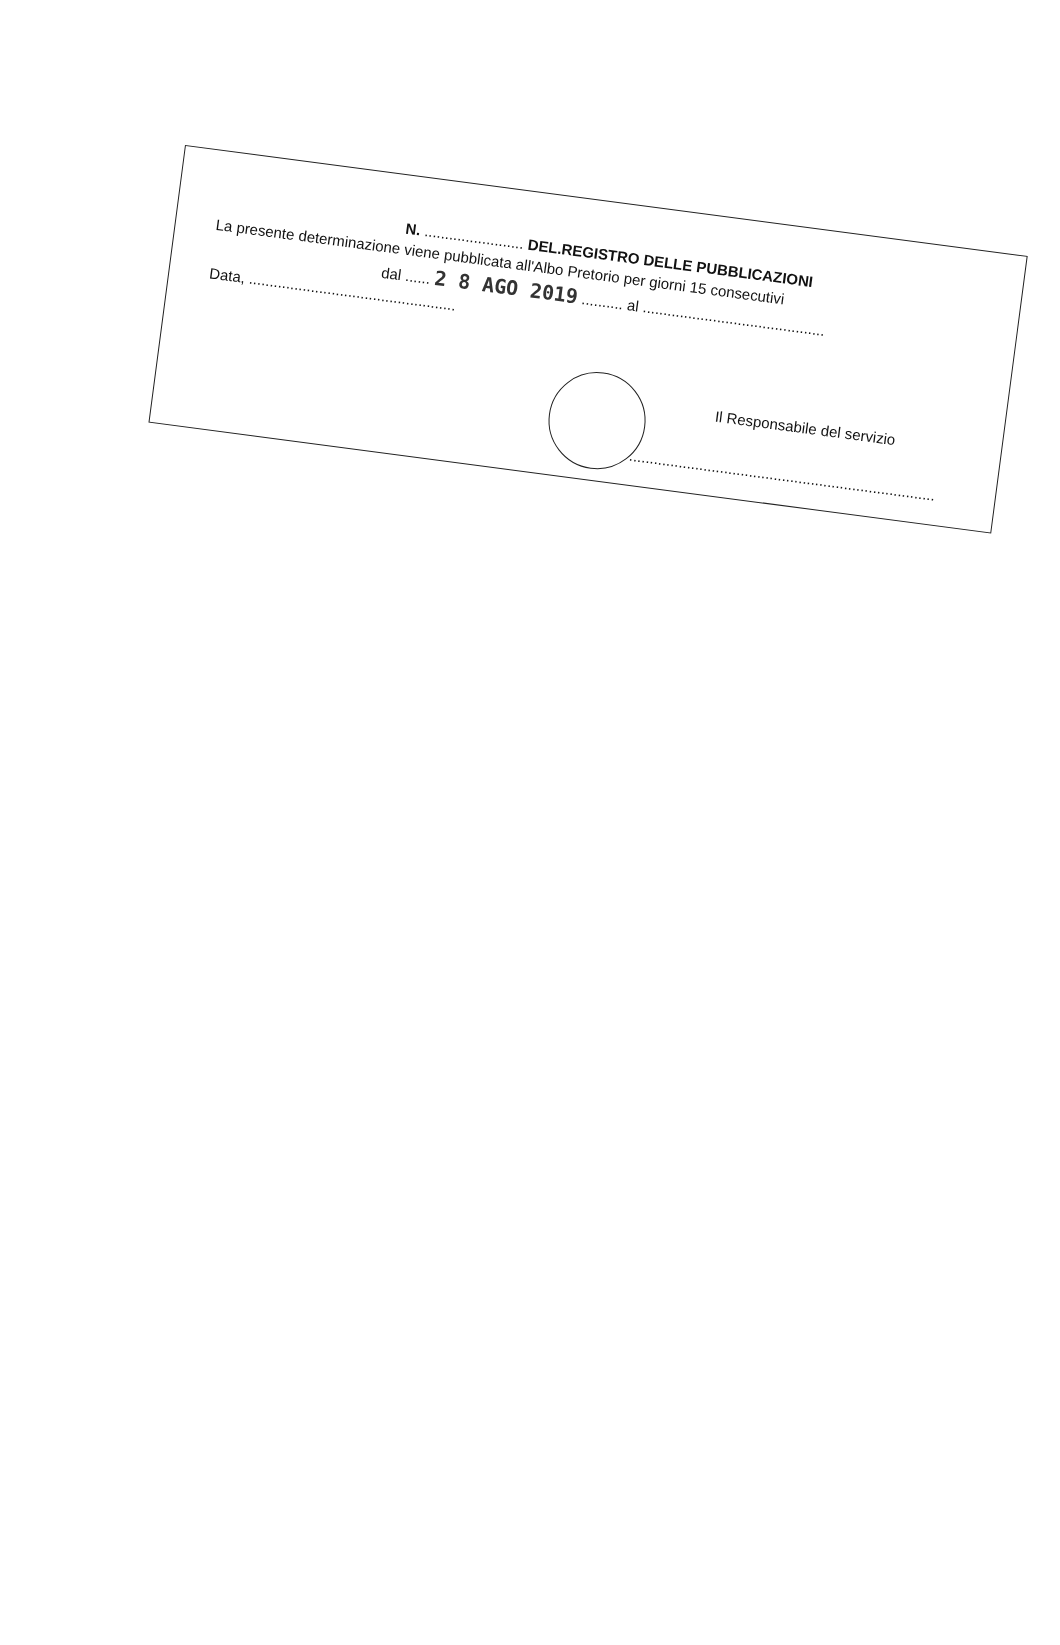N. ........................ DEL.REGISTRO DELLE PUBBLICAZIONI
La presente determinazione viene pubblicata all'Albo Pretorio per giorni 15 consecutivi
dal ...... 2 8 AGO 2019 .......... al ............................................
Data, ..................................................
Il Responsabile del servizio
..........................................................................